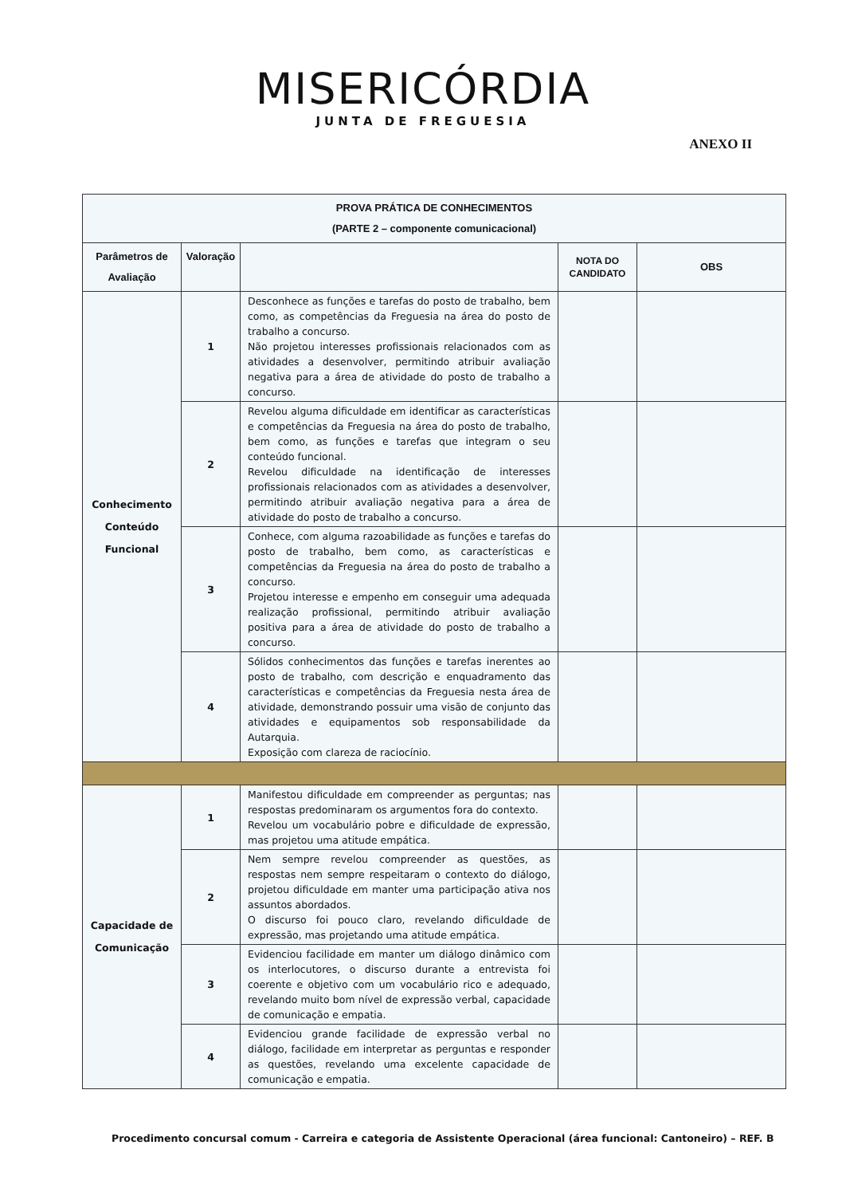MISERICÓRDIA
JUNTA DE FREGUESIA
ANEXO II
| PROVA PRÁTICA DE CONHECIMENTOS (PARTE 2 – componente comunicacional) | | | | |
| --- | --- | --- | --- | --- |
| Parâmetros de Avaliação | Valoração | | NOTA DO CANDIDATO | OBS |
| Conhecimento Conteúdo Funcional | 1 | Desconhece as funções e tarefas do posto de trabalho, bem como, as competências da Freguesia na área do posto de trabalho a concurso. Não projetou interesses profissionais relacionados com as atividades a desenvolver, permitindo atribuir avaliação negativa para a área de atividade do posto de trabalho a concurso. | | |
| | 2 | Revelou alguma dificuldade em identificar as características e competências da Freguesia na área do posto de trabalho, bem como, as funções e tarefas que integram o seu conteúdo funcional. Revelou dificuldade na identificação de interesses profissionais relacionados com as atividades a desenvolver, permitindo atribuir avaliação negativa para a área de atividade do posto de trabalho a concurso. | | |
| | 3 | Conhece, com alguma razoabilidade as funções e tarefas do posto de trabalho, bem como, as características e competências da Freguesia na área do posto de trabalho a concurso. Projetou interesse e empenho em conseguir uma adequada realização profissional, permitindo atribuir avaliação positiva para a área de atividade do posto de trabalho a concurso. | | |
| | 4 | Sólidos conhecimentos das funções e tarefas inerentes ao posto de trabalho, com descrição e enquadramento das características e competências da Freguesia nesta área de atividade, demonstrando possuir uma visão de conjunto das atividades e equipamentos sob responsabilidade da Autarquia. Exposição com clareza de raciocínio. | | |
| Capacidade de Comunicação | 1 | Manifestou dificuldade em compreender as perguntas; nas respostas predominaram os argumentos fora do contexto. Revelou um vocabulário pobre e dificuldade de expressão, mas projetou uma atitude empática. | | |
| | 2 | Nem sempre revelou compreender as questões, as respostas nem sempre respeitaram o contexto do diálogo, projetou dificuldade em manter uma participação ativa nos assuntos abordados. O discurso foi pouco claro, revelando dificuldade de expressão, mas projetando uma atitude empática. | | |
| | 3 | Evidenciou facilidade em manter um diálogo dinâmico com os interlocutores, o discurso durante a entrevista foi coerente e objetivo com um vocabulário rico e adequado, revelando muito bom nível de expressão verbal, capacidade de comunicação e empatia. | | |
| | 4 | Evidenciou grande facilidade de expressão verbal no diálogo, facilidade em interpretar as perguntas e responder as questões, revelando uma excelente capacidade de comunicação e empatia. | | |
Procedimento concursal comum - Carreira e categoria de Assistente Operacional (área funcional: Cantoneiro) – REF. B